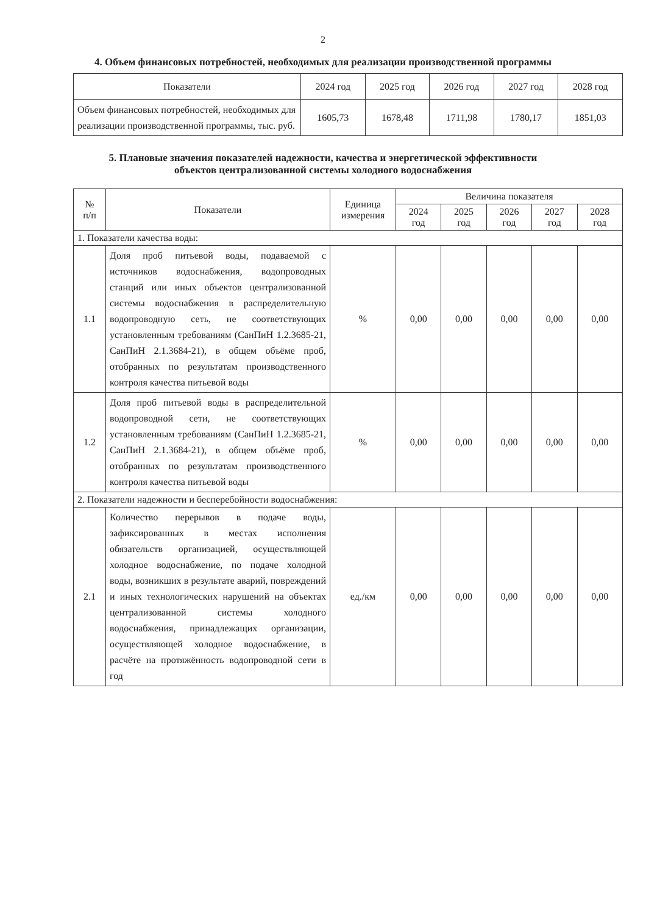2
4. Объем финансовых потребностей, необходимых для реализации производственной программы
| Показатели | 2024 год | 2025 год | 2026 год | 2027 год | 2028 год |
| --- | --- | --- | --- | --- | --- |
| Объем финансовых потребностей, необходимых для реализации производственной программы, тыс. руб. | 1605,73 | 1678,48 | 1711,98 | 1780,17 | 1851,03 |
5. Плановые значения показателей надежности, качества и энергетической эффективности
объектов централизованной системы холодного водоснабжения
| № п/п | Показатели | Единица измерения | Величина показателя | | | | |
| --- | --- | --- | --- | --- | --- | --- | --- |
| | | | 2024 год | 2025 год | 2026 год | 2027 год | 2028 год |
| 1. Показатели качества воды: | | | | | | | |
| 1.1 | Доля проб питьевой воды, подаваемой с источников водоснабжения, водопроводных станций или иных объектов централизованной системы водоснабжения в распределительную водопроводную сеть, не соответствующих установленным требованиям (СанПиН 1.2.3685-21, СанПиН 2.1.3684-21), в общем объёме проб, отобранных по результатам производственного контроля качества питьевой воды | % | 0,00 | 0,00 | 0,00 | 0,00 | 0,00 |
| 1.2 | Доля проб питьевой воды в распределительной водопроводной сети, не соответствующих установленным требованиям (СанПиН 1.2.3685-21, СанПиН 2.1.3684-21), в общем объёме проб, отобранных по результатам производственного контроля качества питьевой воды | % | 0,00 | 0,00 | 0,00 | 0,00 | 0,00 |
| 2. Показатели надежности и бесперебойности водоснабжения: | | | | | | | |
| 2.1 | Количество перерывов в подаче воды, зафиксированных в местах исполнения обязательств организацией, осуществляющей холодное водоснабжение, по подаче холодной воды, возникших в результате аварий, повреждений и иных технологических нарушений на объектах централизованной системы холодного водоснабжения, принадлежащих организации, осуществляющей холодное водоснабжение, в расчёте на протяжённость водопроводной сети в год | ед./км | 0,00 | 0,00 | 0,00 | 0,00 | 0,00 |